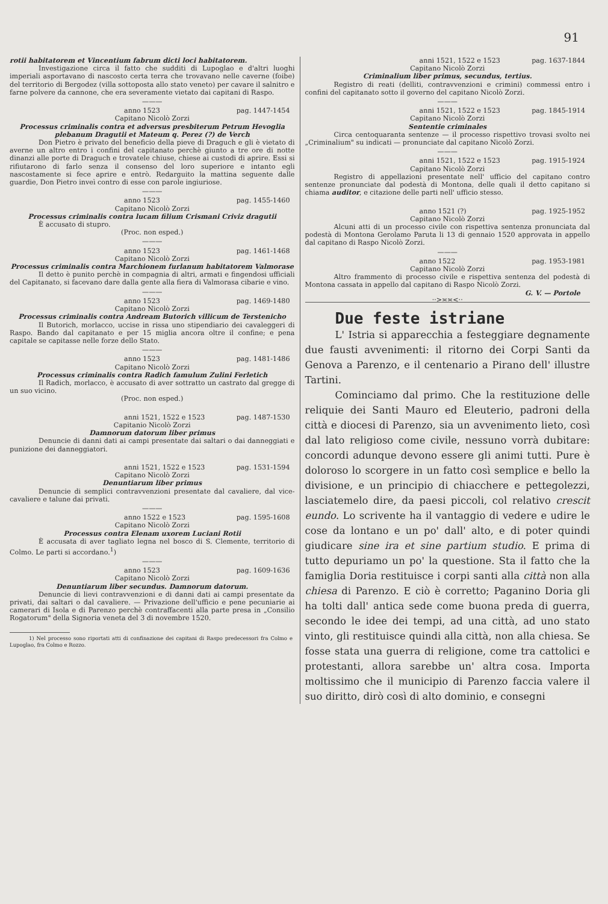91
rotii habitatorem et Vincentium fabrum dicti loci habitatorem.
Investigazione circa il fatto che sudditi di Lupoglao e d'altri luoghi imperiali asportavano di nascosto certa terra che trovavano nelle caverne (foibe) del territorio di Bergodez (villa sottoposta allo stato veneto) per cavare il salnitro e farne polvere da cannone, che era severamente vietato dai capitani di Raspo.
———
anno 1523 pag. 1447-1454
Capitano Nicolò Zorzi
Processus criminalis contra et adversus presbiterum Petrum Hevoglia plebanum Dragutii et Mateum q. Perez (?) de Verch
Don Pietro è privato del beneficio della pieve di Draguch e gli è vietato di averne un altro entro i confini del capitanato perchè giunto a tre ore di notte dinanzi alle porte di Draguch e trovatele chiuse, chiese ai custodi di aprire. Essi si rifiutarono di farlo senza il consenso del loro superiore e intanto egli nascostamente si fece aprire e entrò. Redarguito la mattina seguente dalle guardie, Don Pietro inveì contro di esse con parole ingiuriose.
———
anno 1523 pag. 1455-1460
Capitano Nicolò Zorzi
Processus criminalis contra lucam filium Crismani Criviz dragutii
È accusato di stupro.
(Proc. non esped.)
———
anno 1523 pag. 1461-1468
Capitano Nicolò Zorzi
Processus criminalis contra Marchionem furlanum habitatorem Valmorase
Il detto è punito perchè in compagnia di altri, armati e fingendosi ufficiali del Capitanato, si facevano dare dalla gente alla fiera di Valmorasa cibarie e vino.
———
anno 1523 pag. 1469-1480
Capitano Nicolò Zorzi
Processus criminalis contra Andream Butorich villicum de Terstenicho
Il Butorich, morlacco, uccise in rissa uno stipendiario dei cavaleggeri di Raspo. Bando dal capitanato e per 15 miglia ancora oltre il confine; e pena capitale se capitasse nelle forze dello Stato.
———
anno 1523 pag. 1481-1486
Capitano Nicolò Zorzi
Processus criminalis contra Radich famulum Zulini Ferletich
Il Radich, morlacco, è accusato di aver sottratto un castrato dal gregge di un suo vicino.
(Proc. non esped.)
anni 1521, 1522 e 1523 pag. 1487-1530
Capitanio Nicolò Zorzi
Damnorum datorum liber primus
Denuncie di danni dati ai campi presentate dai saltari o dai danneggiati e punizione dei danneggiatori.
anni 1521, 1522 e 1523 pag. 1531-1594
Capitano Nicolò Zorzi
Denuntiarum liber primus
Denuncie di semplici contravvenzioni presentate dal cavaliere, dal vice-cavaliere e talune dai privati.
———
anno 1522 e 1523 pag. 1595-1608
Capitano Nicolò Zorzi
Processus contra Elenam uxorem Luciani Rotii
È accusata di aver tagliato legna nel bosco di S. Clemente, territorio di Colmo. Le parti si accordano.<sup>1</sup>)
———
anno 1523 pag. 1609-1636
Capitano Nicolò Zorzi
Denuntiarum liber secundus. Damnorum datorum.
Denuncie di lievi contravvenzioni e di danni dati ai campi presentate da privati, dai saltari o dal cavaliere. — Privazione dell'ufficio e pene pecuniarie ai camerari di Isola e di Parenzo perchè contraffacenti alla parte presa in „Consilio Rogatorum" della Signoria veneta del 3 di novembre 1520.
1) Nel processo sono riportati atti di confinazione dei capitani di Raspo predecessori fra Colmo e Lupoglao, fra Colmo e Rozzo.
anni 1521, 1522 e 1523 pag. 1637-1844
Capitano Nicolò Zorzi
Criminalium liber primus, secundus, tertius.
Registro di reati (delliti, contravvenzioni e crimini) commessi entro i confini del capitanato sotto il governo del capitano Nicolò Zorzi.
———
anni 1521, 1522 e 1523 pag. 1845-1914
Capitano Nicolò Zorzi
Sententie criminales
Circa centoquaranta sentenze — il processo rispettivo trovasi svolto nei „Criminalium" su indicati — pronunciate dal capitano Nicolò Zorzi.
———
anni 1521, 1522 e 1523 pag. 1915-1924
Capitano Nicolò Zorzi
Registro di appellazioni presentate nell' ufficio del capitano contro sentenze pronunciate dal podestà di Montona, delle quali il detto capitano si chiama auditor, e citazione delle parti nell' ufficio stesso.
anno 1521 (?) pag. 1925-1952
Capitano Nicolò Zorzi
Alcuni atti di un processo civile con rispettiva sentenza pronunciata dal podestà di Montona Gerolamo Paruta li 13 di gennaio 1520 approvata in appello dal capitano di Raspo Nicolò Zorzi.
———
anno 1522 pag. 1953-1981
Capitano Nicolò Zorzi
Altro frammento di processo civile e rispettiva sentenza del podestà di Montona cassata in appello dal capitano di Raspo Nicolò Zorzi.
G. V. — Portole
··>≍≍<··
Due feste istriane
L' Istria si apparecchia a festeggiare degnamente due fausti avvenimenti: il ritorno dei Corpi Santi da Genova a Parenzo, e il centenario a Pirano dell' illustre Tartini.
Cominciamo dal primo. Che la restituzione delle reliquie dei Santi Mauro ed Eleuterio, padroni della città e diocesi di Parenzo, sia un avvenimento lieto, così dal lato religioso come civile, nessuno vorrà dubitare: concordi adunque devono essere gli animi tutti. Pure è doloroso lo scorgere in un fatto così semplice e bello la divisione, e un principio di chiacchere e pettegolezzi, lasciatemelo dire, da paesi piccoli, col relativo crescit eundo. Lo scrivente ha il vantaggio di vedere e udire le cose da lontano e un po' dall' alto, e di poter quindi giudicare sine ira et sine partium studio. E prima di tutto depuriamo un po' la questione. Sta il fatto che la famiglia Doria restituisce i corpi santi alla città non alla chiesa di Parenzo. E ciò è corretto; Paganino Doria gli ha tolti dall' antica sede come buona preda di guerra, secondo le idee dei tempi, ad una città, ad uno stato vinto, gli restituisce quindi alla città, non alla chiesa. Se fosse stata una guerra di religione, come tra cattolici e protestanti, allora sarebbe un' altra cosa. Importa moltissimo che il municipio di Parenzo faccia valere il suo diritto, dirò così di alto dominio, e consegni